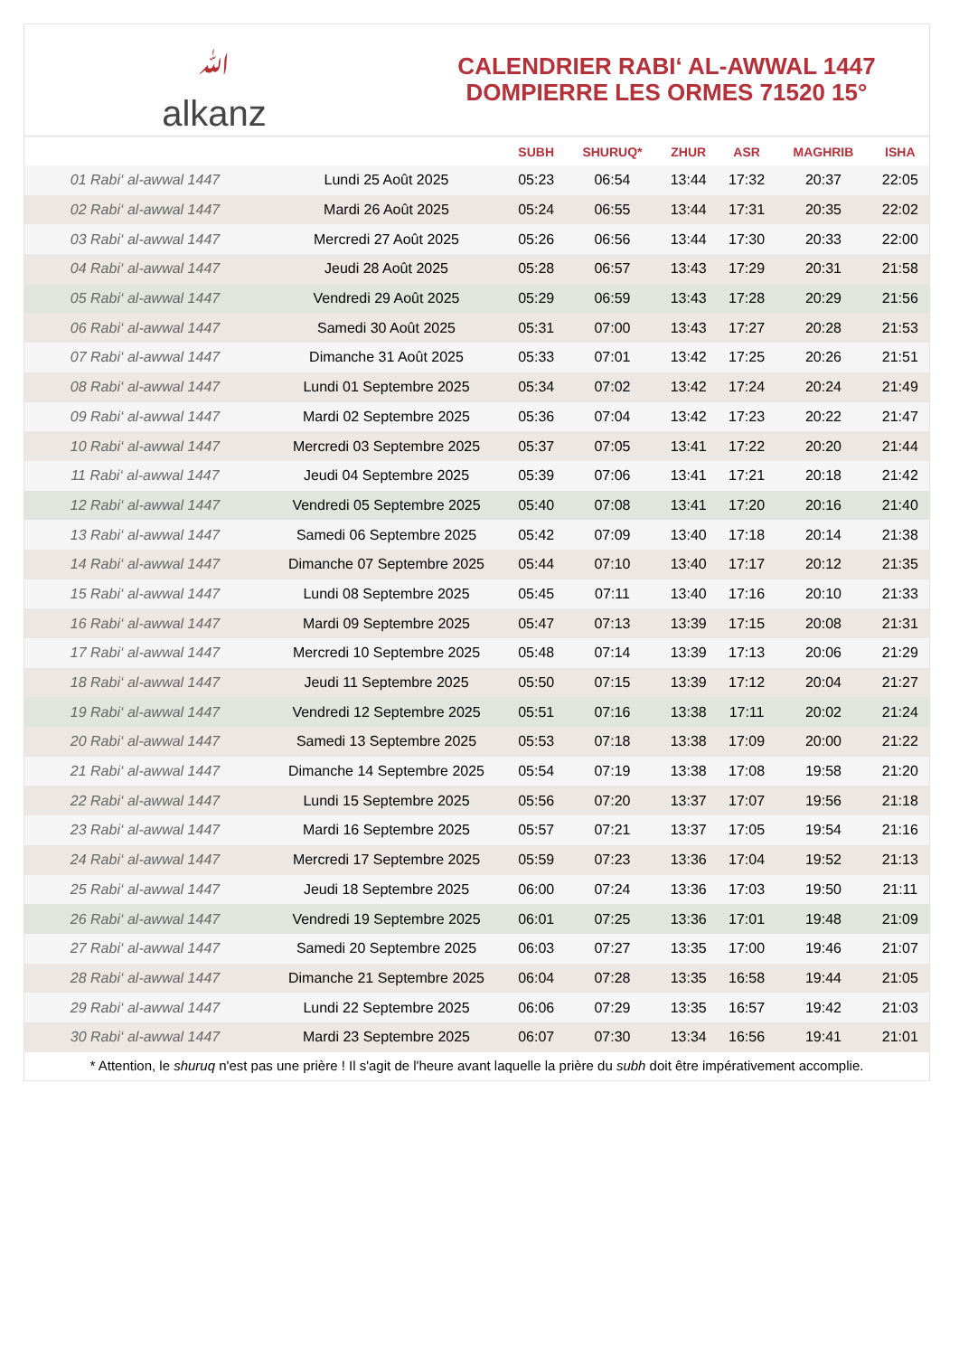ﷲalkanz
CALENDRIER RABI‘ AL-AWWAL 1447
DOMPIERRE LES ORMES 71520 15°
| | | SUBH | SHURUQ* | ZHUR | ASR | MAGHRIB | ISHA |
| --- | --- | --- | --- | --- | --- | --- | --- |
| 01 Rabi‘ al-awwal 1447 | Lundi 25 Août 2025 | 05:23 | 06:54 | 13:44 | 17:32 | 20:37 | 22:05 |
| 02 Rabi‘ al-awwal 1447 | Mardi 26 Août 2025 | 05:24 | 06:55 | 13:44 | 17:31 | 20:35 | 22:02 |
| 03 Rabi‘ al-awwal 1447 | Mercredi 27 Août 2025 | 05:26 | 06:56 | 13:44 | 17:30 | 20:33 | 22:00 |
| 04 Rabi‘ al-awwal 1447 | Jeudi 28 Août 2025 | 05:28 | 06:57 | 13:43 | 17:29 | 20:31 | 21:58 |
| 05 Rabi‘ al-awwal 1447 | Vendredi 29 Août 2025 | 05:29 | 06:59 | 13:43 | 17:28 | 20:29 | 21:56 |
| 06 Rabi‘ al-awwal 1447 | Samedi 30 Août 2025 | 05:31 | 07:00 | 13:43 | 17:27 | 20:28 | 21:53 |
| 07 Rabi‘ al-awwal 1447 | Dimanche 31 Août 2025 | 05:33 | 07:01 | 13:42 | 17:25 | 20:26 | 21:51 |
| 08 Rabi‘ al-awwal 1447 | Lundi 01 Septembre 2025 | 05:34 | 07:02 | 13:42 | 17:24 | 20:24 | 21:49 |
| 09 Rabi‘ al-awwal 1447 | Mardi 02 Septembre 2025 | 05:36 | 07:04 | 13:42 | 17:23 | 20:22 | 21:47 |
| 10 Rabi‘ al-awwal 1447 | Mercredi 03 Septembre 2025 | 05:37 | 07:05 | 13:41 | 17:22 | 20:20 | 21:44 |
| 11 Rabi‘ al-awwal 1447 | Jeudi 04 Septembre 2025 | 05:39 | 07:06 | 13:41 | 17:21 | 20:18 | 21:42 |
| 12 Rabi‘ al-awwal 1447 | Vendredi 05 Septembre 2025 | 05:40 | 07:08 | 13:41 | 17:20 | 20:16 | 21:40 |
| 13 Rabi‘ al-awwal 1447 | Samedi 06 Septembre 2025 | 05:42 | 07:09 | 13:40 | 17:18 | 20:14 | 21:38 |
| 14 Rabi‘ al-awwal 1447 | Dimanche 07 Septembre 2025 | 05:44 | 07:10 | 13:40 | 17:17 | 20:12 | 21:35 |
| 15 Rabi‘ al-awwal 1447 | Lundi 08 Septembre 2025 | 05:45 | 07:11 | 13:40 | 17:16 | 20:10 | 21:33 |
| 16 Rabi‘ al-awwal 1447 | Mardi 09 Septembre 2025 | 05:47 | 07:13 | 13:39 | 17:15 | 20:08 | 21:31 |
| 17 Rabi‘ al-awwal 1447 | Mercredi 10 Septembre 2025 | 05:48 | 07:14 | 13:39 | 17:13 | 20:06 | 21:29 |
| 18 Rabi‘ al-awwal 1447 | Jeudi 11 Septembre 2025 | 05:50 | 07:15 | 13:39 | 17:12 | 20:04 | 21:27 |
| 19 Rabi‘ al-awwal 1447 | Vendredi 12 Septembre 2025 | 05:51 | 07:16 | 13:38 | 17:11 | 20:02 | 21:24 |
| 20 Rabi‘ al-awwal 1447 | Samedi 13 Septembre 2025 | 05:53 | 07:18 | 13:38 | 17:09 | 20:00 | 21:22 |
| 21 Rabi‘ al-awwal 1447 | Dimanche 14 Septembre 2025 | 05:54 | 07:19 | 13:38 | 17:08 | 19:58 | 21:20 |
| 22 Rabi‘ al-awwal 1447 | Lundi 15 Septembre 2025 | 05:56 | 07:20 | 13:37 | 17:07 | 19:56 | 21:18 |
| 23 Rabi‘ al-awwal 1447 | Mardi 16 Septembre 2025 | 05:57 | 07:21 | 13:37 | 17:05 | 19:54 | 21:16 |
| 24 Rabi‘ al-awwal 1447 | Mercredi 17 Septembre 2025 | 05:59 | 07:23 | 13:36 | 17:04 | 19:52 | 21:13 |
| 25 Rabi‘ al-awwal 1447 | Jeudi 18 Septembre 2025 | 06:00 | 07:24 | 13:36 | 17:03 | 19:50 | 21:11 |
| 26 Rabi‘ al-awwal 1447 | Vendredi 19 Septembre 2025 | 06:01 | 07:25 | 13:36 | 17:01 | 19:48 | 21:09 |
| 27 Rabi‘ al-awwal 1447 | Samedi 20 Septembre 2025 | 06:03 | 07:27 | 13:35 | 17:00 | 19:46 | 21:07 |
| 28 Rabi‘ al-awwal 1447 | Dimanche 21 Septembre 2025 | 06:04 | 07:28 | 13:35 | 16:58 | 19:44 | 21:05 |
| 29 Rabi‘ al-awwal 1447 | Lundi 22 Septembre 2025 | 06:06 | 07:29 | 13:35 | 16:57 | 19:42 | 21:03 |
| 30 Rabi‘ al-awwal 1447 | Mardi 23 Septembre 2025 | 06:07 | 07:30 | 13:34 | 16:56 | 19:41 | 21:01 |
* Attention, le shuruq n'est pas une prière ! Il s'agit de l'heure avant laquelle la prière du subh doit être impérativement accomplie.